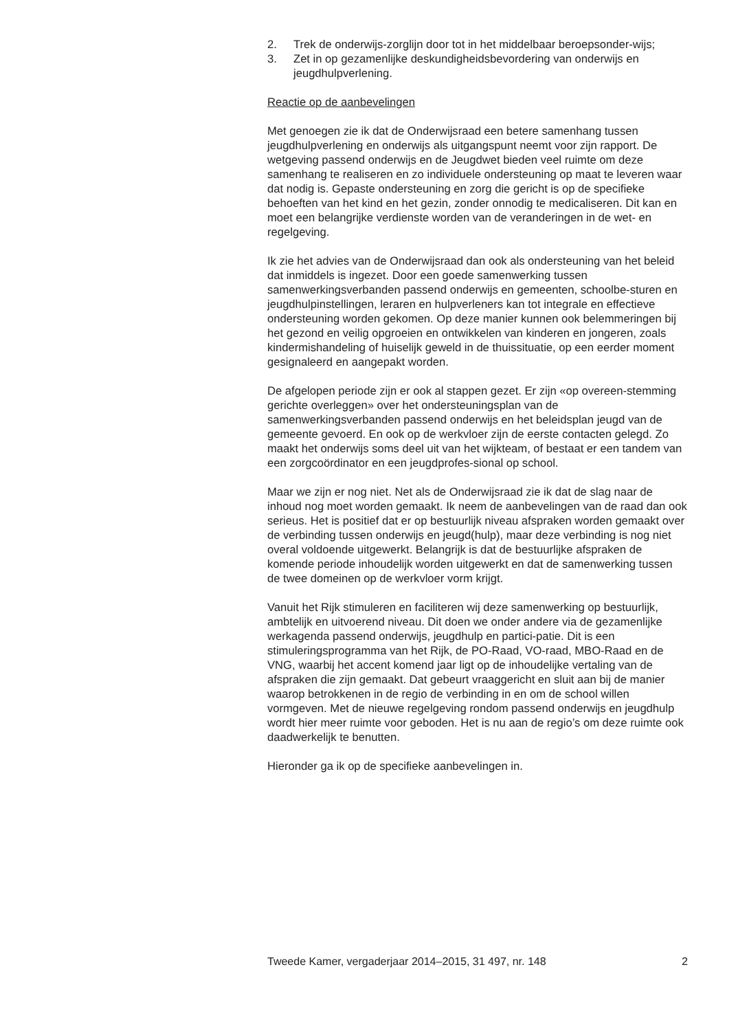2. Trek de onderwijs-zorglijn door tot in het middelbaar beroepsonder-wijs;
3. Zet in op gezamenlijke deskundigheidsbevordering van onderwijs en jeugdhulpverlening.
Reactie op de aanbevelingen
Met genoegen zie ik dat de Onderwijsraad een betere samenhang tussen jeugdhulpverlening en onderwijs als uitgangspunt neemt voor zijn rapport. De wetgeving passend onderwijs en de Jeugdwet bieden veel ruimte om deze samenhang te realiseren en zo individuele ondersteuning op maat te leveren waar dat nodig is. Gepaste ondersteuning en zorg die gericht is op de specifieke behoeften van het kind en het gezin, zonder onnodig te medicaliseren. Dit kan en moet een belangrijke verdienste worden van de veranderingen in de wet- en regelgeving.
Ik zie het advies van de Onderwijsraad dan ook als ondersteuning van het beleid dat inmiddels is ingezet. Door een goede samenwerking tussen samenwerkingsverbanden passend onderwijs en gemeenten, schoolbe-sturen en jeugdhulpinstellingen, leraren en hulpverleners kan tot integrale en effectieve ondersteuning worden gekomen. Op deze manier kunnen ook belemmeringen bij het gezond en veilig opgroeien en ontwikkelen van kinderen en jongeren, zoals kindermishandeling of huiselijk geweld in de thuissituatie, op een eerder moment gesignaleerd en aangepakt worden.
De afgelopen periode zijn er ook al stappen gezet. Er zijn «op overeen-stemming gerichte overleggen» over het ondersteuningsplan van de samenwerkingsverbanden passend onderwijs en het beleidsplan jeugd van de gemeente gevoerd. En ook op de werkvloer zijn de eerste contacten gelegd. Zo maakt het onderwijs soms deel uit van het wijkteam, of bestaat er een tandem van een zorgcoördinator en een jeugdprofes-sional op school.
Maar we zijn er nog niet. Net als de Onderwijsraad zie ik dat de slag naar de inhoud nog moet worden gemaakt. Ik neem de aanbevelingen van de raad dan ook serieus. Het is positief dat er op bestuurlijk niveau afspraken worden gemaakt over de verbinding tussen onderwijs en jeugd(hulp), maar deze verbinding is nog niet overal voldoende uitgewerkt. Belangrijk is dat de bestuurlijke afspraken de komende periode inhoudelijk worden uitgewerkt en dat de samenwerking tussen de twee domeinen op de werkvloer vorm krijgt.
Vanuit het Rijk stimuleren en faciliteren wij deze samenwerking op bestuurlijk, ambtelijk en uitvoerend niveau. Dit doen we onder andere via de gezamenlijke werkagenda passend onderwijs, jeugdhulp en partici-patie. Dit is een stimuleringsprogramma van het Rijk, de PO-Raad, VO-raad, MBO-Raad en de VNG, waarbij het accent komend jaar ligt op de inhoudelijke vertaling van de afspraken die zijn gemaakt. Dat gebeurt vraaggericht en sluit aan bij de manier waarop betrokkenen in de regio de verbinding in en om de school willen vormgeven. Met de nieuwe regelgeving rondom passend onderwijs en jeugdhulp wordt hier meer ruimte voor geboden. Het is nu aan de regio’s om deze ruimte ook daadwerkelijk te benutten.
Hieronder ga ik op de specifieke aanbevelingen in.
Tweede Kamer, vergaderjaar 2014–2015, 31 497, nr. 148 2